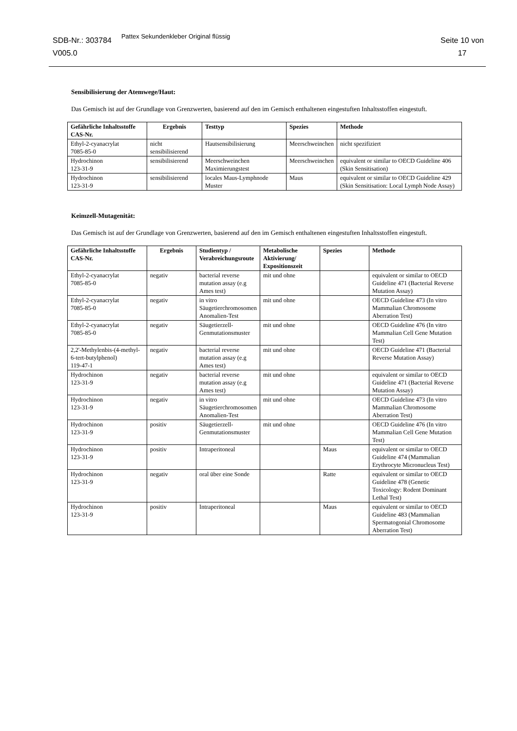SDB-Nr.: 303784
V005.0
Pattex Sekundenkleber Original flüssig
Seite 10 von
17
Sensibilisierung der Atemwege/Haut:
Das Gemisch ist auf der Grundlage von Grenzwerten, basierend auf den im Gemisch enthaltenen eingestuften Inhaltsstoffen eingestuft.
| Gefährliche Inhaltsstoffe CAS-Nr. | Ergebnis | Testtyp | Spezies | Methode |
| --- | --- | --- | --- | --- |
| Ethyl-2-cyanacrylat 7085-85-0 | nicht sensibilisierend | Hautsensibilisierung | Meerschweinchen | nicht spezifiziert |
| Hydrochinon 123-31-9 | sensibilisierend | Meerschweinchen Maximierungstest | Meerschweinchen | equivalent or similar to OECD Guideline 406 (Skin Sensitisation) |
| Hydrochinon 123-31-9 | sensibilisierend | locales Maus-Lymphnode Muster | Maus | equivalent or similar to OECD Guideline 429 (Skin Sensitisation: Local Lymph Node Assay) |
Keimzell-Mutagenität:
Das Gemisch ist auf der Grundlage von Grenzwerten, basierend auf den im Gemisch enthaltenen eingestuften Inhaltsstoffen eingestuft.
| Gefährliche Inhaltsstoffe CAS-Nr. | Ergebnis | Studientyp / Verabreichungsroute | Metabolische Aktivierung/ Expositionszeit | Spezies | Methode |
| --- | --- | --- | --- | --- | --- |
| Ethyl-2-cyanacrylat 7085-85-0 | negativ | bacterial reverse mutation assay (e.g Ames test) | mit und ohne | | equivalent or similar to OECD Guideline 471 (Bacterial Reverse Mutation Assay) |
| Ethyl-2-cyanacrylat 7085-85-0 | negativ | in vitro Säugetierchromosomen Anomalien-Test | mit und ohne | | OECD Guideline 473 (In vitro Mammalian Chromosome Aberration Test) |
| Ethyl-2-cyanacrylat 7085-85-0 | negativ | Säugetierzell-Genmutationsmuster | mit und ohne | | OECD Guideline 476 (In vitro Mammalian Cell Gene Mutation Test) |
| 2,2'-Methylenbis-(4-methyl-6-tert-butylphenol) 119-47-1 | negativ | bacterial reverse mutation assay (e.g Ames test) | mit und ohne | | OECD Guideline 471 (Bacterial Reverse Mutation Assay) |
| Hydrochinon 123-31-9 | negativ | bacterial reverse mutation assay (e.g Ames test) | mit und ohne | | equivalent or similar to OECD Guideline 471 (Bacterial Reverse Mutation Assay) |
| Hydrochinon 123-31-9 | negativ | in vitro Säugetierchromosomen Anomalien-Test | mit und ohne | | OECD Guideline 473 (In vitro Mammalian Chromosome Aberration Test) |
| Hydrochinon 123-31-9 | positiv | Säugetierzell-Genmutationsmuster | mit und ohne | | OECD Guideline 476 (In vitro Mammalian Cell Gene Mutation Test) |
| Hydrochinon 123-31-9 | positiv | Intraperitoneal | | Maus | equivalent or similar to OECD Guideline 474 (Mammalian Erythrocyte Micronucleus Test) |
| Hydrochinon 123-31-9 | negativ | oral über eine Sonde | | Ratte | equivalent or similar to OECD Guideline 478 (Genetic Toxicology: Rodent Dominant Lethal Test) |
| Hydrochinon 123-31-9 | positiv | Intraperitoneal | | Maus | equivalent or similar to OECD Guideline 483 (Mammalian Spermatogonial Chromosome Aberration Test) |